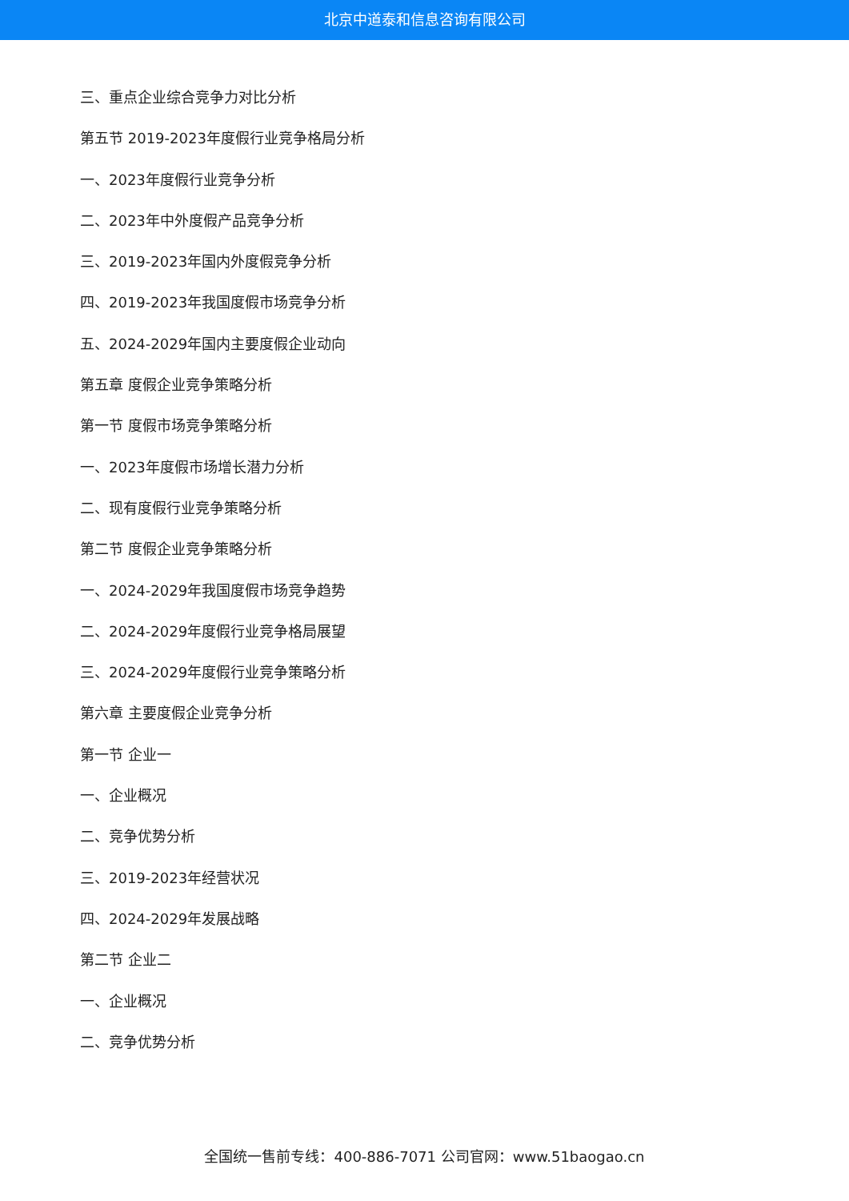北京中道泰和信息咨询有限公司
三、重点企业综合竞争力对比分析
第五节 2019-2023年度假行业竞争格局分析
一、2023年度假行业竞争分析
二、2023年中外度假产品竞争分析
三、2019-2023年国内外度假竞争分析
四、2019-2023年我国度假市场竞争分析
五、2024-2029年国内主要度假企业动向
第五章 度假企业竞争策略分析
第一节 度假市场竞争策略分析
一、2023年度假市场增长潜力分析
二、现有度假行业竞争策略分析
第二节 度假企业竞争策略分析
一、2024-2029年我国度假市场竞争趋势
二、2024-2029年度假行业竞争格局展望
三、2024-2029年度假行业竞争策略分析
第六章 主要度假企业竞争分析
第一节 企业一
一、企业概况
二、竞争优势分析
三、2019-2023年经营状况
四、2024-2029年发展战略
第二节 企业二
一、企业概况
二、竞争优势分析
全国统一售前专线：400-886-7071 公司官网：www.51baogao.cn